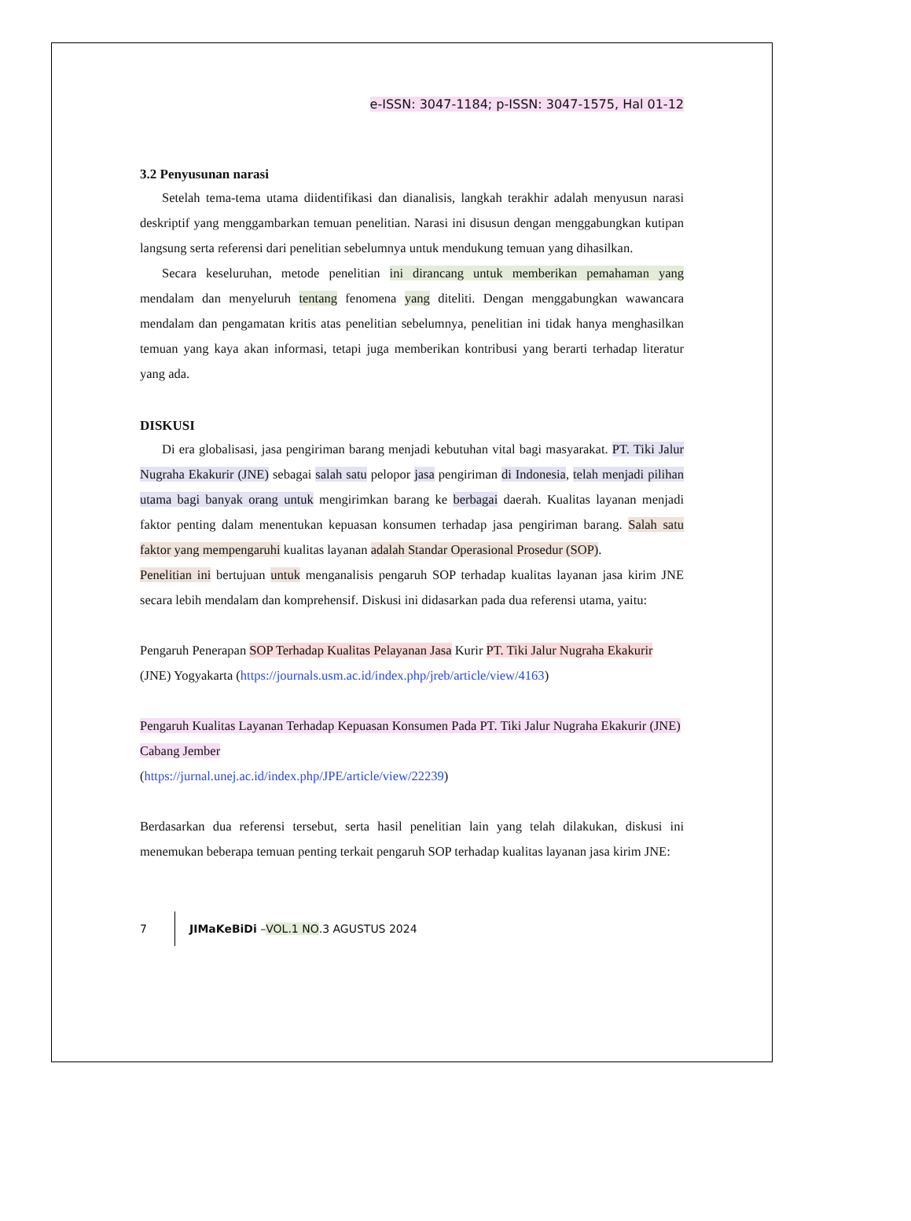e-ISSN: 3047-1184; p-ISSN: 3047-1575, Hal 01-12
3.2 Penyusunan narasi
Setelah tema-tema utama diidentifikasi dan dianalisis, langkah terakhir adalah menyusun narasi deskriptif yang menggambarkan temuan penelitian. Narasi ini disusun dengan menggabungkan kutipan langsung serta referensi dari penelitian sebelumnya untuk mendukung temuan yang dihasilkan.
Secara keseluruhan, metode penelitian ini dirancang untuk memberikan pemahaman yang mendalam dan menyeluruh tentang fenomena yang diteliti. Dengan menggabungkan wawancara mendalam dan pengamatan kritis atas penelitian sebelumnya, penelitian ini tidak hanya menghasilkan temuan yang kaya akan informasi, tetapi juga memberikan kontribusi yang berarti terhadap literatur yang ada.
DISKUSI
Di era globalisasi, jasa pengiriman barang menjadi kebutuhan vital bagi masyarakat. PT. Tiki Jalur Nugraha Ekakurir (JNE) sebagai salah satu pelopor jasa pengiriman di Indonesia, telah menjadi pilihan utama bagi banyak orang untuk mengirimkan barang ke berbagai daerah. Kualitas layanan menjadi faktor penting dalam menentukan kepuasan konsumen terhadap jasa pengiriman barang. Salah satu faktor yang mempengaruhi kualitas layanan adalah Standar Operasional Prosedur (SOP).
Penelitian ini bertujuan untuk menganalisis pengaruh SOP terhadap kualitas layanan jasa kirim JNE secara lebih mendalam dan komprehensif. Diskusi ini didasarkan pada dua referensi utama, yaitu:
Pengaruh Penerapan SOP Terhadap Kualitas Pelayanan Jasa Kurir PT. Tiki Jalur Nugraha Ekakurir (JNE) Yogyakarta (https://journals.usm.ac.id/index.php/jreb/article/view/4163)
Pengaruh Kualitas Layanan Terhadap Kepuasan Konsumen Pada PT. Tiki Jalur Nugraha Ekakurir (JNE) Cabang Jember
(https://jurnal.unej.ac.id/index.php/JPE/article/view/22239)
Berdasarkan dua referensi tersebut, serta hasil penelitian lain yang telah dilakukan, diskusi ini menemukan beberapa temuan penting terkait pengaruh SOP terhadap kualitas layanan jasa kirim JNE:
7 JIMaKeBiDi – VOL.1 NO.3 AGUSTUS 2024